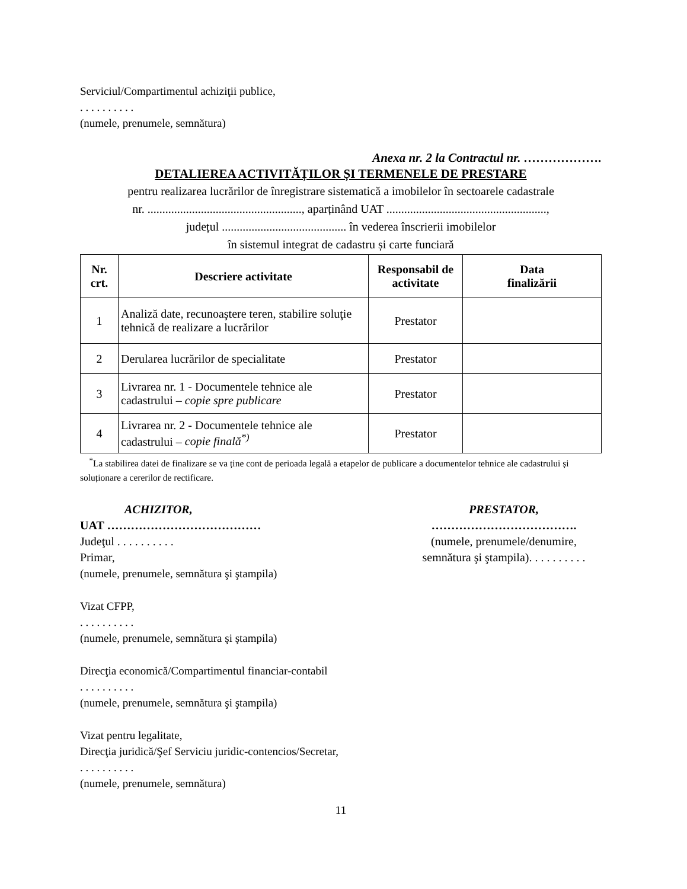Serviciul/Compartimentul achiziţii publice,
. . . . . . . . . .
(numele, prenumele, semnătura)
Anexa nr. 2 la Contractul nr. ……………….
DETALIEREA ACTIVITĂȚILOR ȘI TERMENELE DE PRESTARE
pentru realizarea lucrărilor de înregistrare sistematică a imobilelor în sectoarele cadastrale
nr. ...................................................., aparținând UAT ......................................................,
județul .......................................... în vederea înscrierii imobilelor
în sistemul integrat de cadastru și carte funciară
| Nr. crt. | Descriere activitate | Responsabil de activitate | Data finalizării |
| --- | --- | --- | --- |
| 1 | Analiză date, recunoaştere teren, stabilire soluţie tehnică de realizare a lucrărilor | Prestator | |
| 2 | Derularea lucrărilor de specialitate | Prestator | |
| 3 | Livrarea nr. 1 - Documentele tehnice ale cadastrului – copie spre publicare | Prestator | |
| 4 | Livrarea nr. 2 - Documentele tehnice ale cadastrului – copie finală<sup>*)</sup> | Prestator | |
<sup>*</sup> La stabilirea datei de finalizare se va ține cont de perioada legală a etapelor de publicare a documentelor tehnice ale cadastrului și soluționare a cererilor de rectificare.
ACHIZITOR,
UAT …………………………………
Judeţul . . . . . . . . . .
Primar,
(numele, prenumele, semnătura şi ştampila)
PRESTATOR,
……………………………….
(numele, prenumele/denumire,
semnătura şi ştampila). . . . . . . . . .
Vizat CFPP,
. . . . . . . . . .
(numele, prenumele, semnătura şi ştampila)
Direcţia economică/Compartimentul financiar-contabil
. . . . . . . . . .
(numele, prenumele, semnătura şi ştampila)
Vizat pentru legalitate,
Direcţia juridică/Şef Serviciu juridic-contencios/Secretar,
. . . . . . . . . .
(numele, prenumele, semnătura)
11